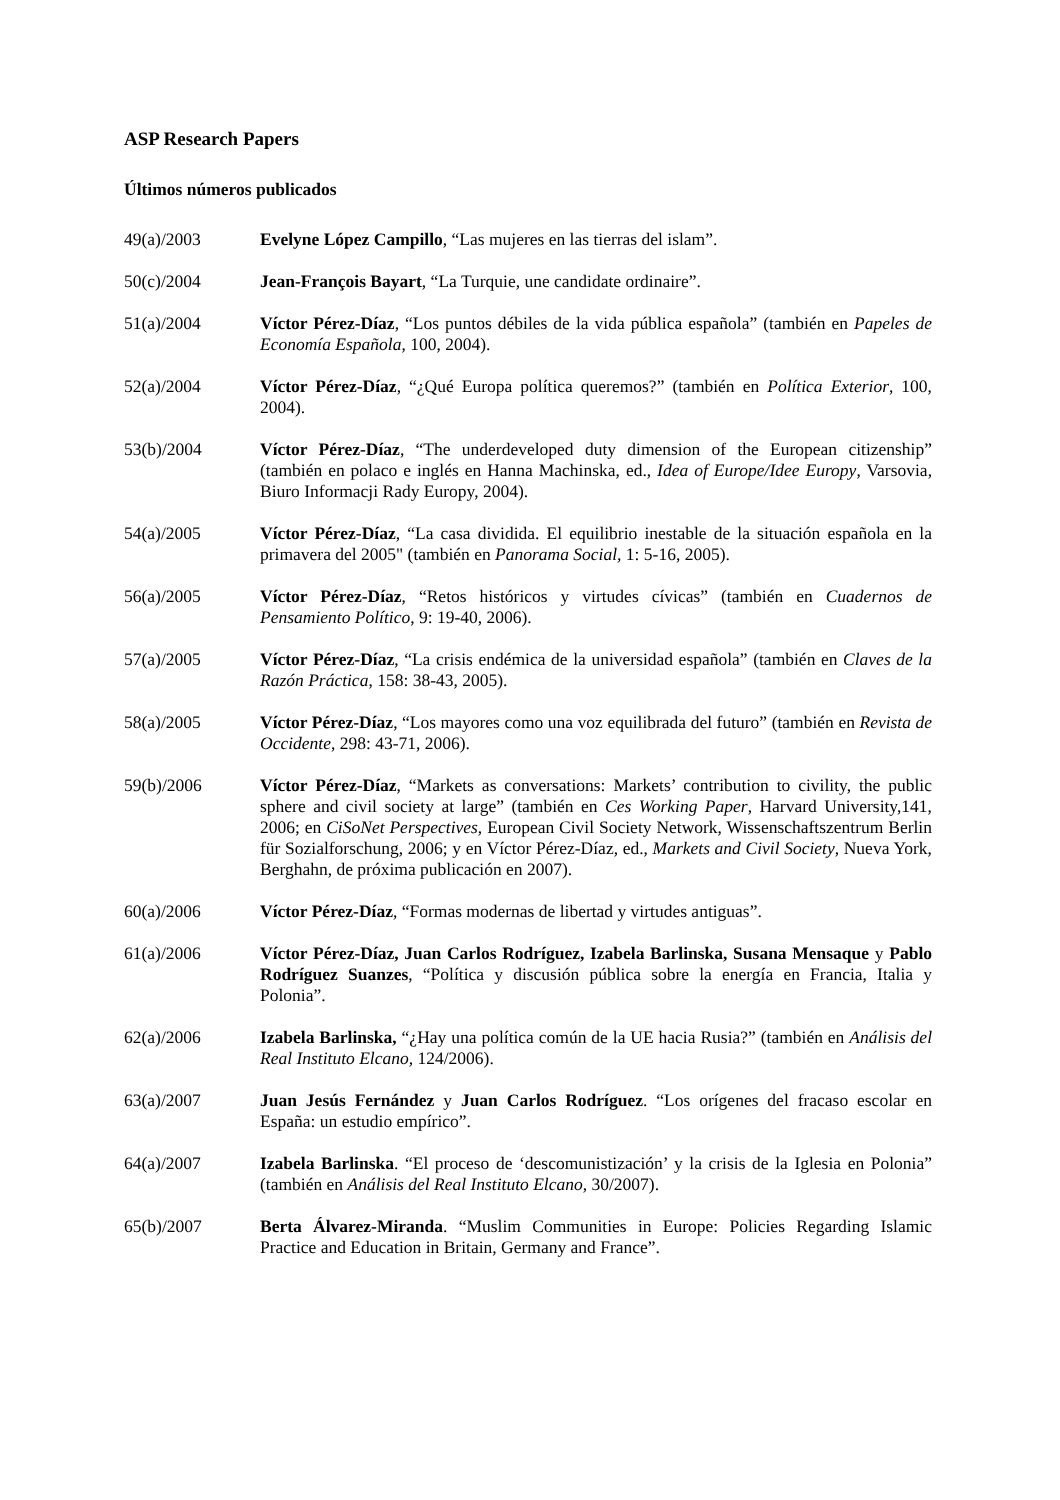ASP Research Papers
Últimos números publicados
49(a)/2003 Evelyne López Campillo, “Las mujeres en las tierras del islam”.
50(c)/2004 Jean-François Bayart, “La Turquie, une candidate ordinaire”.
51(a)/2004 Víctor Pérez-Díaz, “Los puntos débiles de la vida pública española” (también en Papeles de Economía Española, 100, 2004).
52(a)/2004 Víctor Pérez-Díaz, “¿Qué Europa política queremos?” (también en Política Exterior, 100, 2004).
53(b)/2004 Víctor Pérez-Díaz, “The underdeveloped duty dimension of the European citizenship” (también en polaco e inglés en Hanna Machinska, ed., Idea of Europe/Idee Europy, Varsovia, Biuro Informacji Rady Europy, 2004).
54(a)/2005 Víctor Pérez-Díaz, “La casa dividida. El equilibrio inestable de la situación española en la primavera del 2005" (también en Panorama Social, 1: 5-16, 2005).
56(a)/2005 Víctor Pérez-Díaz, “Retos históricos y virtudes cívicas” (también en Cuadernos de Pensamiento Político, 9: 19-40, 2006).
57(a)/2005 Víctor Pérez-Díaz, “La crisis endémica de la universidad española” (también en Claves de la Razón Práctica, 158: 38-43, 2005).
58(a)/2005 Víctor Pérez-Díaz, “Los mayores como una voz equilibrada del futuro” (también en Revista de Occidente, 298: 43-71, 2006).
59(b)/2006 Víctor Pérez-Díaz, “Markets as conversations: Markets’ contribution to civility, the public sphere and civil society at large” (también en Ces Working Paper, Harvard University,141, 2006; en CiSoNet Perspectives, European Civil Society Network, Wissenschaftszentrum Berlin für Sozialforschung, 2006; y en Víctor Pérez-Díaz, ed., Markets and Civil Society, Nueva York, Berghahn, de próxima publicación en 2007).
60(a)/2006 Víctor Pérez-Díaz, “Formas modernas de libertad y virtudes antiguas”.
61(a)/2006 Víctor Pérez-Díaz, Juan Carlos Rodríguez, Izabela Barlinska, Susana Mensaque y Pablo Rodríguez Suanzes, “Política y discusión pública sobre la energía en Francia, Italia y Polonia”.
62(a)/2006 Izabela Barlinska, “¿Hay una política común de la UE hacia Rusia?” (también en Análisis del Real Instituto Elcano, 124/2006).
63(a)/2007 Juan Jesús Fernández y Juan Carlos Rodríguez. “Los orígenes del fracaso escolar en España: un estudio empírico”.
64(a)/2007 Izabela Barlinska. “El proceso de ‘descomunistización’ y la crisis de la Iglesia en Polonia” (también en Análisis del Real Instituto Elcano, 30/2007).
65(b)/2007 Berta Álvarez-Miranda. “Muslim Communities in Europe: Policies Regarding Islamic Practice and Education in Britain, Germany and France”.